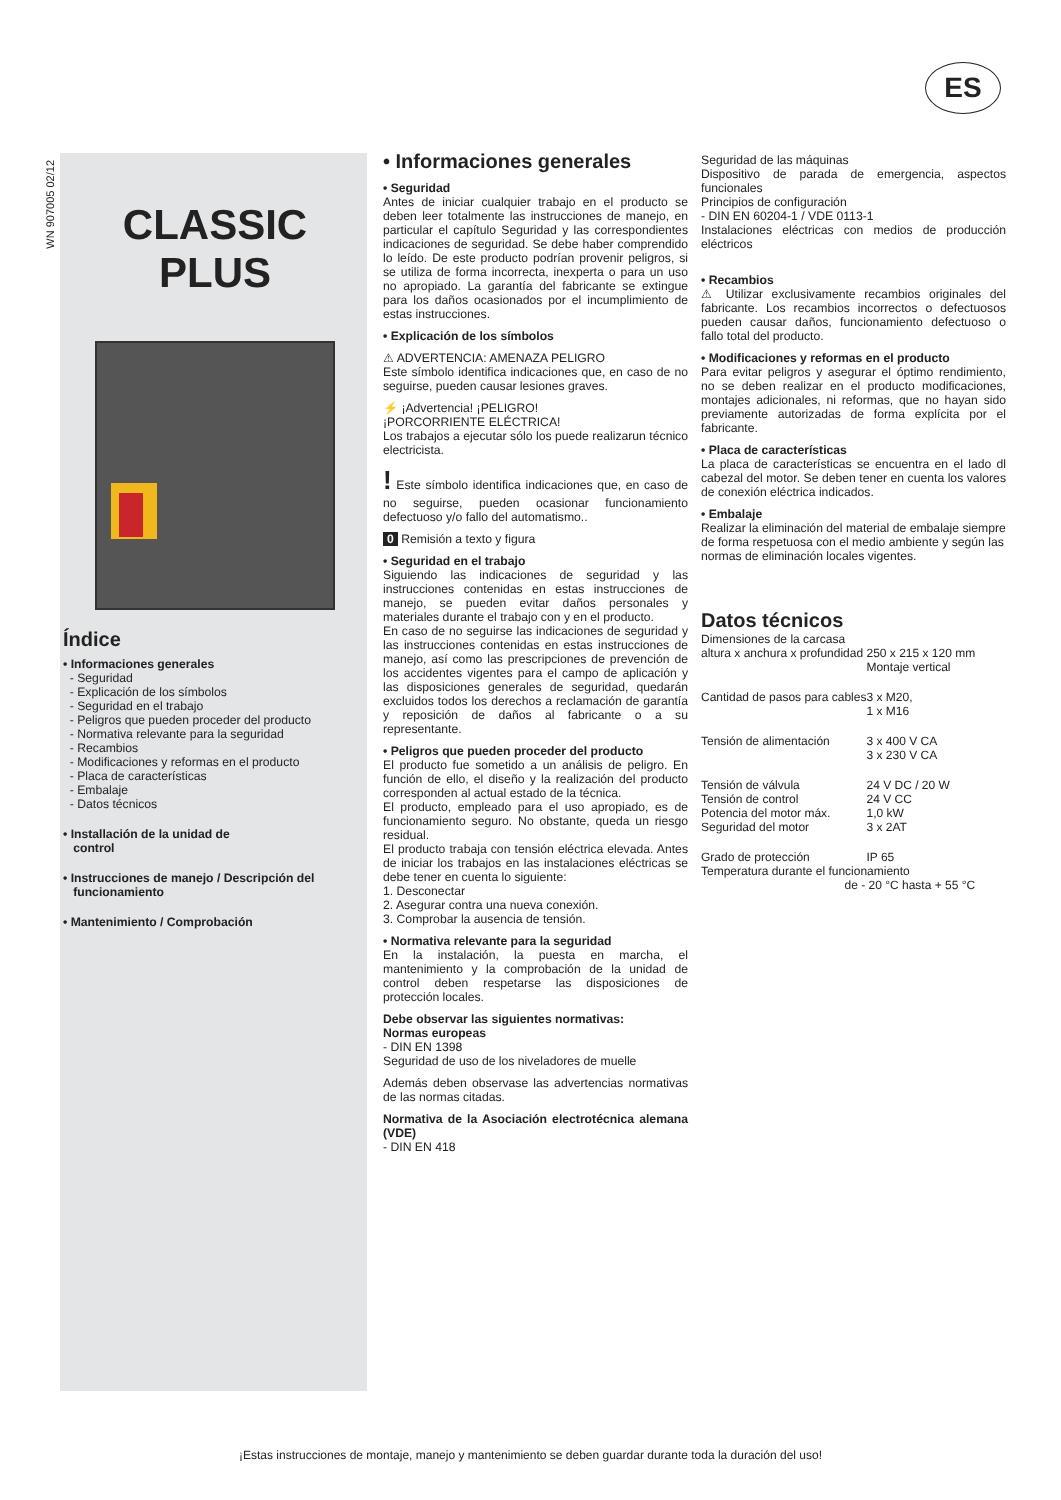ES
WN 907005 02/12
CLASSIC
PLUS
Índice
• Informaciones generales
- Seguridad
- Explicación de los símbolos
- Seguridad en el trabajo
- Peligros que pueden proceder del producto
- Normativa relevante para la seguridad
- Recambios
- Modificaciones y reformas en el producto
- Placa de características
- Embalaje
- Datos técnicos
• Installación de la unidad de
control
• Instrucciones de manejo / Descripción del
funcionamiento
• Mantenimiento / Comprobación
• Informaciones generales
• Seguridad
Antes de iniciar cualquier trabajo en el producto se deben leer totalmente las instrucciones de manejo, en particular el capítulo Seguridad y las correspondientes indicaciones de seguridad. Se debe haber comprendido lo leído. De este producto podrían provenir peligros, si se utiliza de forma incorrecta, inexperta o para un uso no apropiado. La garantía del fabricante se extingue para los daños ocasionados por el incumplimiento de estas instrucciones.
• Explicación de los símbolos
⚠ ADVERTENCIA: AMENAZA PELIGRO
Este símbolo identifica indicaciones que, en caso de no seguirse, pueden causar lesiones graves.
⚡ ¡Advertencia! ¡PELIGRO!
¡PORCORRIENTE ELÉCTRICA!
Los trabajos a ejecutar sólo los puede realizarun técnico electricista.
! Este símbolo identifica indicaciones que, en caso de no seguirse, pueden ocasionar funcionamiento defectuoso y/o fallo del automatismo..
0 Remisión a texto y figura
• Seguridad en el trabajo
Siguiendo las indicaciones de seguridad y las instrucciones contenidas en estas instrucciones de manejo, se pueden evitar daños personales y materiales durante el trabajo con y en el producto.
En caso de no seguirse las indicaciones de seguridad y las instrucciones contenidas en estas instrucciones de manejo, así como las prescripciones de prevención de los accidentes vigentes para el campo de aplicación y las disposiciones generales de seguridad, quedarán excluidos todos los derechos a reclamación de garantía y reposición de daños al fabricante o a su representante.
• Peligros que pueden proceder del producto
El producto fue sometido a un análisis de peligro. En función de ello, el diseño y la realización del producto corresponden al actual estado de la técnica.
El producto, empleado para el uso apropiado, es de funcionamiento seguro. No obstante, queda un riesgo residual.
El producto trabaja con tensión eléctrica elevada. Antes de iniciar los trabajos en las instalaciones eléctricas se debe tener en cuenta lo siguiente:
1. Desconectar
2. Asegurar contra una nueva conexión.
3. Comprobar la ausencia de tensión.
• Normativa relevante para la seguridad
En la instalación, la puesta en marcha, el mantenimiento y la comprobación de la unidad de control deben respetarse las disposiciones de protección locales.
Debe observar las siguientes normativas:
Normas europeas
- DIN EN 1398
Seguridad de uso de los niveladores de muelle
Además deben observase las advertencias normativas de las normas citadas.
Normativa de la Asociación electrotécnica alemana (VDE)
- DIN EN 418
Seguridad de las máquinas
Dispositivo de parada de emergencia, aspectos funcionales
Principios de configuración
- DIN EN 60204-1 / VDE 0113-1
Instalaciones eléctricas con medios de producción eléctricos
• Recambios
⚠ Utilizar exclusivamente recambios originales del fabricante. Los recambios incorrectos o defectuosos pueden causar daños, funcionamiento defectuoso o fallo total del producto.
• Modificaciones y reformas en el producto
Para evitar peligros y asegurar el óptimo rendimiento, no se deben realizar en el producto modificaciones, montajes adicionales, ni reformas, que no hayan sido previamente autorizadas de forma explícita por el fabricante.
• Placa de características
La placa de características se encuentra en el lado dl cabezal del motor. Se deben tener en cuenta los valores de conexión eléctrica indicados.
• Embalaje
Realizar la eliminación del material de embalaje siempre de forma respetuosa con el medio ambiente y según las normas de eliminación locales vigentes.
Datos técnicos
| Dimensiones de la carcasa | |
| altura x anchura x profundidad | 250 x 215 x 120 mm Montaje vertical |
| Cantidad de pasos para cables | 3 x M20, 1 x M16 |
| Tensión de alimentación | 3 x 400 V CA 3 x 230 V CA |
| Tensión de válvula | 24 V DC / 20 W |
| Tensión de control | 24 V CC |
| Potencia del motor máx. | 1,0 kW |
| Seguridad del motor | 3 x 2AT |
| Grado de protección | IP 65 |
| Temperatura durante el funcionamiento | |
| de - 20 °C hasta + 55 °C | |
¡Estas instrucciones de montaje, manejo y mantenimiento se deben guardar durante toda la duración del uso!